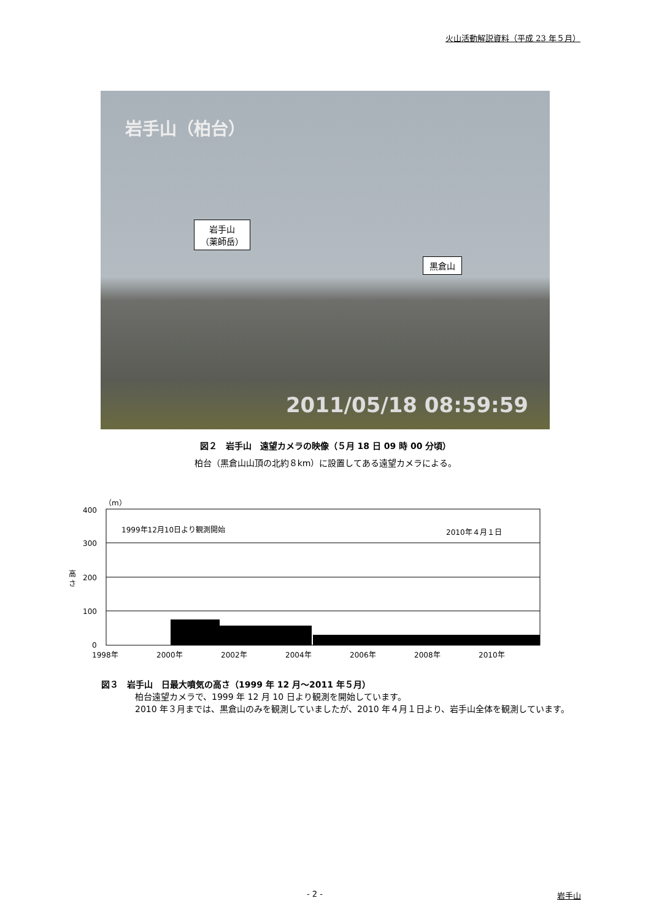火山活動解説資料（平成 23 年５月）
岩手山（柏台）
岩手山
（薬師岳）
黒倉山
2011/05/18 08:59:59
図２　岩手山　遠望カメラの映像（５月 18 日 09 時 00 分頃）
柏台（黒倉山山頂の北約８km）に設置してある遠望カメラによる。
（m）
400
300
200
100
0
高
さ
1999年12月10日より観測開始
2010年４月１日
1998年
2000年
2002年
2004年
2006年
2008年
2010年
図３　岩手山　日最大噴気の高さ（1999 年 12 月～2011 年５月）
柏台遠望カメラで、1999 年 12 月 10 日より観測を開始しています。
2010 年３月までは、黒倉山のみを観測していましたが、2010 年４月１日より、岩手山全体を観測しています。
- 2 - 岩手山